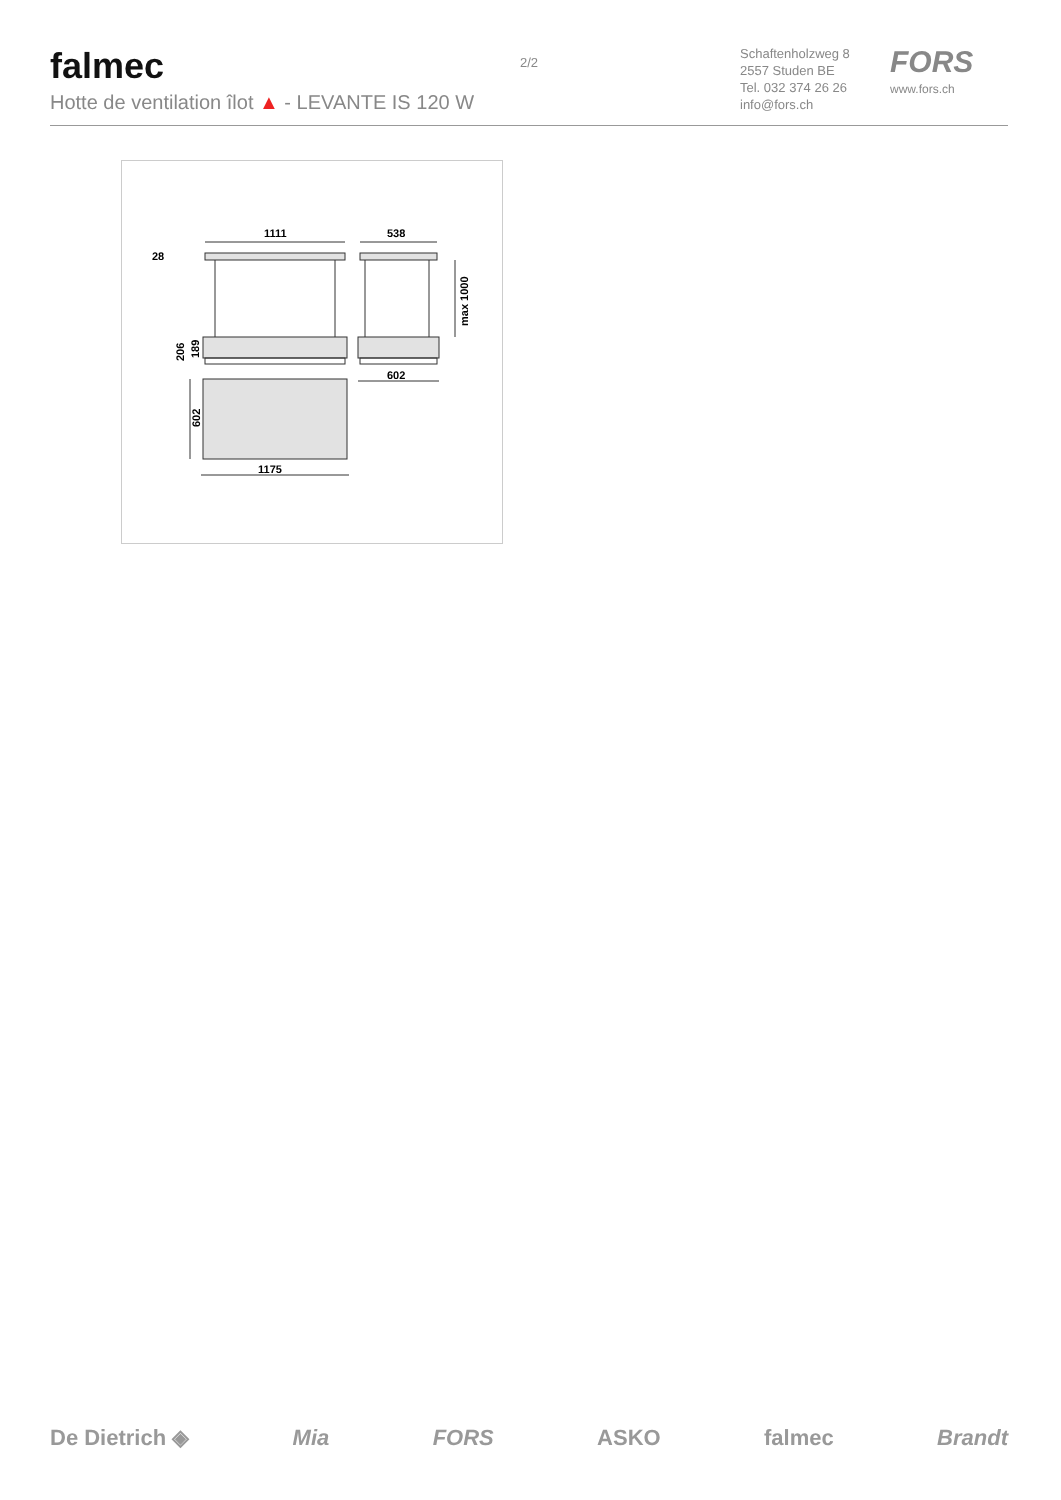falmec
Hotte de ventilation îlot ▲ - LEVANTE IS 120 W
2/2
Schaftenholzweg 8
2557 Studen BE
Tel. 032 374 26 26
info@fors.ch
FORS
www.fors.ch
1111
538
28
602
1175
max 1000
206
189
602
De Dietrich ◈ Mia FORS ASKO falmec Brandt